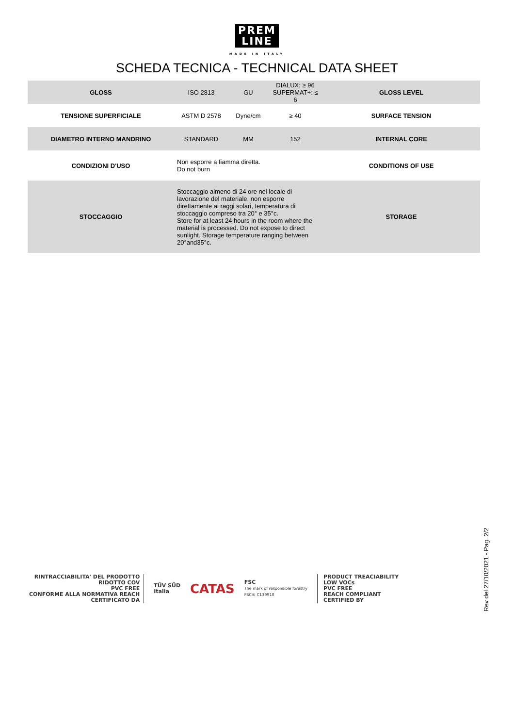PREM
LINE
MADE IN ITALY
SCHEDA TECNICA - TECHNICAL DATA SHEET
| GLOSS | ISO 2813 | GU | DIALUX: ≥ 96 SUPERMAT+: ≤ 6 | GLOSS LEVEL |
| TENSIONE SUPERFICIALE | ASTM D 2578 | Dyne/cm | ≥ 40 | SURFACE TENSION |
| DIAMETRO INTERNO MANDRINO | STANDARD | MM | 152 | INTERNAL CORE |
| CONDIZIONI D'USO | Non esporre a fiamma diretta. Do not burn | | | CONDITIONS OF USE |
| STOCCAGGIO | Stoccaggio almeno di 24 ore nel locale di lavorazione del materiale, non esporre direttamente ai raggi solari, temperatura di stoccaggio compreso tra 20° e 35°c. Store for at least 24 hours in the room where the material is processed. Do not expose to direct sunlight. Storage temperature ranging between 20°and35°c. | | | STORAGE |
RINTRACCIABILITA' DEL PRODOTTO
RIDOTTO COV
PVC FREE
CONFORME ALLA NORMATIVA REACH
CERTIFICATO DA
TÜV SÜD
Italia
CATAS
FSC
The mark of responsible forestry
FSC® C139910
PRODUCT TREACIABILITY
LOW VOCs
PVC FREE
REACH COMPLIANT
CERTIFIED BY
Rev del 27/10/2021 - Pag. 2/2